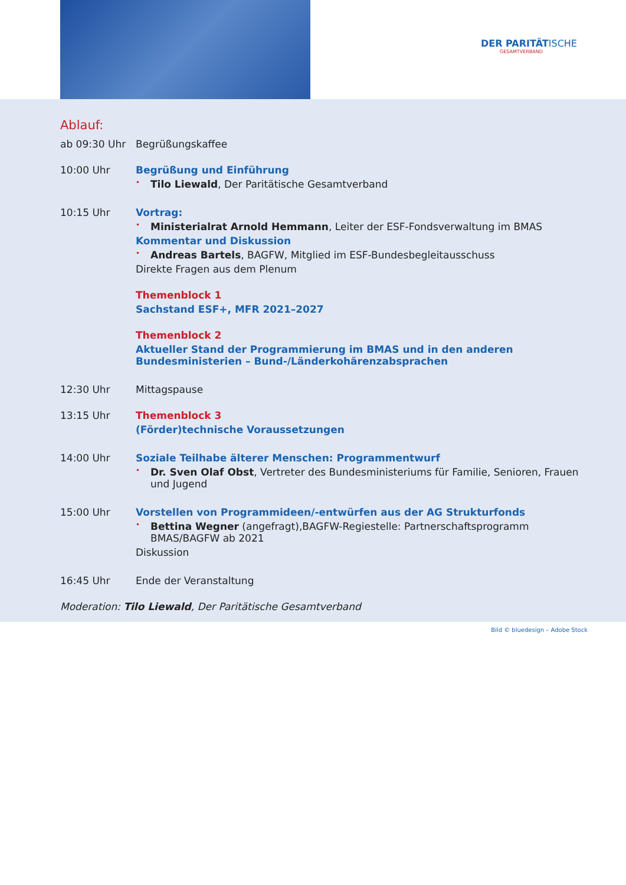DER PARITÄTISCHE
GESAMTVERBAND
Ablauf:
ab 09:30 Uhr Begrüßungskaffee
10:00 Uhr Begrüßung und Einführung
• Tilo Liewald, Der Paritätische Gesamtverband
10:15 Uhr Vortrag:
• Ministerialrat Arnold Hemmann, Leiter der ESF-Fondsverwaltung im BMAS
Kommentar und Diskussion
• Andreas Bartels, BAGFW, Mitglied im ESF-Bundesbegleitausschuss
Direkte Fragen aus dem Plenum
Themenblock 1
Sachstand ESF+, MFR 2021–2027
Themenblock 2
Aktueller Stand der Programmierung im BMAS und in den anderen Bundesministerien – Bund-/Länderkohärenzabsprachen
12:30 Uhr Mittagspause
13:15 Uhr Themenblock 3
(Förder)technische Voraussetzungen
14:00 Uhr Soziale Teilhabe älterer Menschen: Programmentwurf
• Dr. Sven Olaf Obst, Vertreter des Bundesministeriums für Familie, Senioren, Frauen und Jugend
15:00 Uhr Vorstellen von Programmideen/-entwürfen aus der AG Strukturfonds
• Bettina Wegner (angefragt),BAGFW-Regiestelle: Partnerschaftsprogramm BMAS/BAGFW ab 2021
Diskussion
16:45 Uhr Ende der Veranstaltung
Moderation: Tilo Liewald, Der Paritätische Gesamtverband
Bild © bluedesign – Adobe Stock